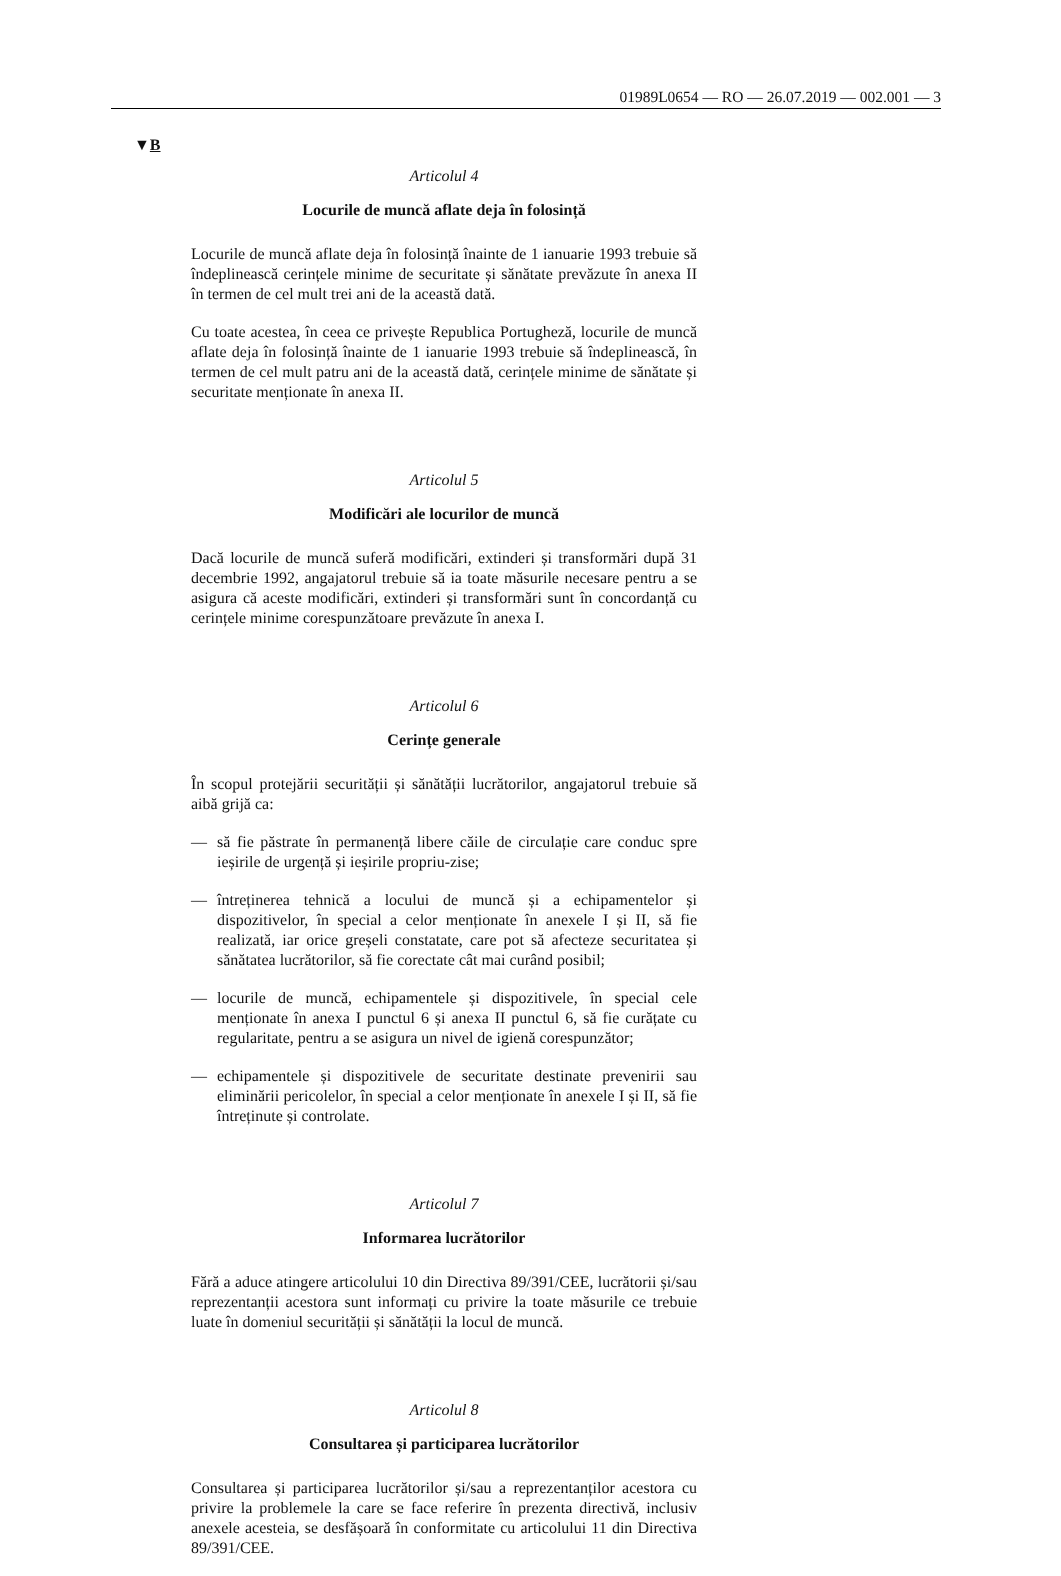01989L0654 — RO — 26.07.2019 — 002.001 — 3
▼B
Articolul 4
Locurile de muncă aflate deja în folosință
Locurile de muncă aflate deja în folosință înainte de 1 ianuarie 1993 trebuie să îndeplinească cerințele minime de securitate și sănătate prevăzute în anexa II în termen de cel mult trei ani de la această dată.
Cu toate acestea, în ceea ce privește Republica Portugheză, locurile de muncă aflate deja în folosință înainte de 1 ianuarie 1993 trebuie să îndeplinească, în termen de cel mult patru ani de la această dată, cerințele minime de sănătate și securitate menționate în anexa II.
Articolul 5
Modificări ale locurilor de muncă
Dacă locurile de muncă suferă modificări, extinderi și transformări după 31 decembrie 1992, angajatorul trebuie să ia toate măsurile necesare pentru a se asigura că aceste modificări, extinderi și transformări sunt în concordanță cu cerințele minime corespunzătoare prevăzute în anexa I.
Articolul 6
Cerințe generale
În scopul protejării securității și sănătății lucrătorilor, angajatorul trebuie să aibă grijă ca:
— să fie păstrate în permanență libere căile de circulație care conduc spre ieșirile de urgență și ieșirile propriu-zise;
— întreținerea tehnică a locului de muncă și a echipamentelor și dispozitivelor, în special a celor menționate în anexele I și II, să fie realizată, iar orice greșeli constatate, care pot să afecteze securitatea și sănătatea lucrătorilor, să fie corectate cât mai curând posibil;
— locurile de muncă, echipamentele și dispozitivele, în special cele menționate în anexa I punctul 6 și anexa II punctul 6, să fie curățate cu regularitate, pentru a se asigura un nivel de igienă corespunzător;
— echipamentele și dispozitivele de securitate destinate prevenirii sau eliminării pericolelor, în special a celor menționate în anexele I și II, să fie întreținute și controlate.
Articolul 7
Informarea lucrătorilor
Fără a aduce atingere articolului 10 din Directiva 89/391/CEE, lucrătorii și/sau reprezentanții acestora sunt informați cu privire la toate măsurile ce trebuie luate în domeniul securității și sănătății la locul de muncă.
Articolul 8
Consultarea și participarea lucrătorilor
Consultarea și participarea lucrătorilor și/sau a reprezentanților acestora cu privire la problemele la care se face referire în prezenta directivă, inclusiv anexele acesteia, se desfășoară în conformitate cu articolului 11 din Directiva 89/391/CEE.